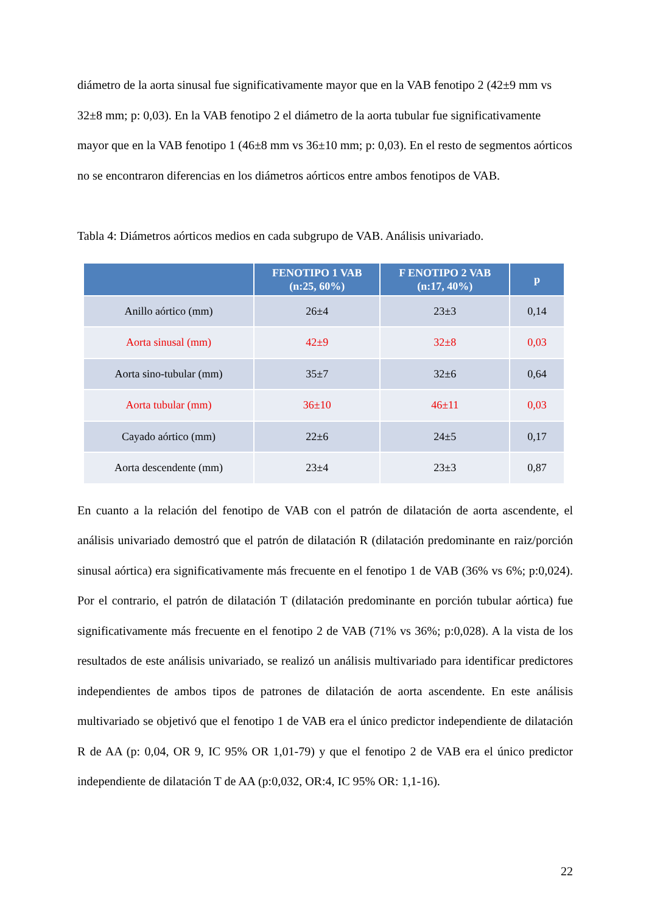diámetro de la aorta sinusal fue significativamente mayor que en la VAB fenotipo 2 (42±9 mm vs 32±8 mm; p: 0,03). En la VAB fenotipo 2 el diámetro de la aorta tubular fue significativamente mayor que en la VAB fenotipo 1 (46±8 mm vs 36±10 mm; p: 0,03). En el resto de segmentos aórticos no se encontraron diferencias en los diámetros aórticos entre ambos fenotipos de VAB.
Tabla 4: Diámetros aórticos medios en cada subgrupo de VAB. Análisis univariado.
| | FENOTIPO 1 VAB (n:25, 60%) | F ENOTIPO 2 VAB (n:17, 40%) | p |
| --- | --- | --- | --- |
| Anillo aórtico (mm) | 26±4 | 23±3 | 0,14 |
| Aorta sinusal (mm) | 42±9 | 32±8 | 0,03 |
| Aorta sino-tubular (mm) | 35±7 | 32±6 | 0,64 |
| Aorta tubular (mm) | 36±10 | 46±11 | 0,03 |
| Cayado aórtico (mm) | 22±6 | 24±5 | 0,17 |
| Aorta descendente (mm) | 23±4 | 23±3 | 0,87 |
En cuanto a la relación del fenotipo de VAB con el patrón de dilatación de aorta ascendente, el análisis univariado demostró que el patrón de dilatación R (dilatación predominante en raiz/porción sinusal aórtica) era significativamente más frecuente en el fenotipo 1 de VAB (36% vs 6%; p:0,024). Por el contrario, el patrón de dilatación T (dilatación predominante en porción tubular aórtica) fue significativamente más frecuente en el fenotipo 2 de VAB (71% vs 36%; p:0,028). A la vista de los resultados de este análisis univariado, se realizó un análisis multivariado para identificar predictores independientes de ambos tipos de patrones de dilatación de aorta ascendente. En este análisis multivariado se objetivó que el fenotipo 1 de VAB era el único predictor independiente de dilatación R de AA (p: 0,04, OR 9, IC 95% OR 1,01-79) y que el fenotipo 2 de VAB era el único predictor independiente de dilatación T de AA (p:0,032, OR:4, IC 95% OR: 1,1-16).
22